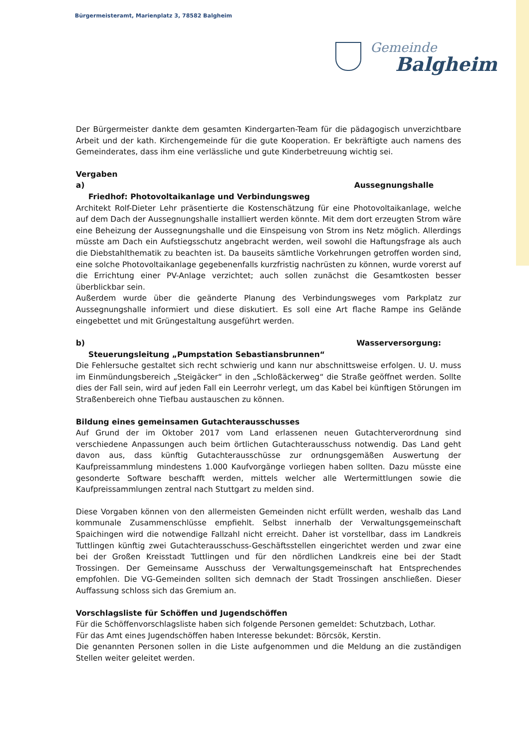Bürgermeisteramt, Marienplatz 3, 78582 Balgheim
Gemeinde
Balgheim
Der Bürgermeister dankte dem gesamten Kindergarten-Team für die pädagogisch unverzichtbare Arbeit und der kath. Kirchengemeinde für die gute Kooperation. Er bekräftigte auch namens des Gemeinderates, dass ihm eine verlässliche und gute Kinderbetreuung wichtig sei.
Vergaben
a) Aussegnungshalle
Friedhof: Photovoltaikanlage und Verbindungsweg
Architekt Rolf-Dieter Lehr präsentierte die Kostenschätzung für eine Photovoltaikanlage, welche auf dem Dach der Aussegnungshalle installiert werden könnte. Mit dem dort erzeugten Strom wäre eine Beheizung der Aussegnungshalle und die Einspeisung von Strom ins Netz möglich. Allerdings müsste am Dach ein Aufstiegsschutz angebracht werden, weil sowohl die Haftungsfrage als auch die Diebstahlthematik zu beachten ist. Da bauseits sämtliche Vorkehrungen getroffen worden sind, eine solche Photovoltaikanlage gegebenenfalls kurzfristig nachrüsten zu können, wurde vorerst auf die Errichtung einer PV-Anlage verzichtet; auch sollen zunächst die Gesamtkosten besser überblickbar sein.
Außerdem wurde über die geänderte Planung des Verbindungsweges vom Parkplatz zur Aussegnungshalle informiert und diese diskutiert. Es soll eine Art flache Rampe ins Gelände eingebettet und mit Grüngestaltung ausgeführt werden.
b) Wasserversorgung:
Steuerungsleitung „Pumpstation Sebastiansbrunnen“
Die Fehlersuche gestaltet sich recht schwierig und kann nur abschnittsweise erfolgen. U. U. muss im Einmündungsbereich „Steigäcker“ in den „Schloßäckerweg“ die Straße geöffnet werden. Sollte dies der Fall sein, wird auf jeden Fall ein Leerrohr verlegt, um das Kabel bei künftigen Störungen im Straßenbereich ohne Tiefbau austauschen zu können.
Bildung eines gemeinsamen Gutachterausschusses
Auf Grund der im Oktober 2017 vom Land erlassenen neuen Gutachterverordnung sind verschiedene Anpassungen auch beim örtlichen Gutachterausschuss notwendig. Das Land geht davon aus, dass künftig Gutachterausschüsse zur ordnungsgemäßen Auswertung der Kaufpreissammlung mindestens 1.000 Kaufvorgänge vorliegen haben sollten. Dazu müsste eine gesonderte Software beschafft werden, mittels welcher alle Wertermittlungen sowie die Kaufpreissammlungen zentral nach Stuttgart zu melden sind.
Diese Vorgaben können von den allermeisten Gemeinden nicht erfüllt werden, weshalb das Land kommunale Zusammenschlüsse empfiehlt. Selbst innerhalb der Verwaltungsgemeinschaft Spaichingen wird die notwendige Fallzahl nicht erreicht. Daher ist vorstellbar, dass im Landkreis Tuttlingen künftig zwei Gutachterausschuss-Geschäftsstellen eingerichtet werden und zwar eine bei der Großen Kreisstadt Tuttlingen und für den nördlichen Landkreis eine bei der Stadt Trossingen. Der Gemeinsame Ausschuss der Verwaltungsgemeinschaft hat Entsprechendes empfohlen. Die VG-Gemeinden sollten sich demnach der Stadt Trossingen anschließen. Dieser Auffassung schloss sich das Gremium an.
Vorschlagsliste für Schöffen und Jugendschöffen
Für die Schöffenvorschlagsliste haben sich folgende Personen gemeldet: Schutzbach, Lothar.
Für das Amt eines Jugendschöffen haben Interesse bekundet: Börcsök, Kerstin.
Die genannten Personen sollen in die Liste aufgenommen und die Meldung an die zuständigen Stellen weiter geleitet werden.